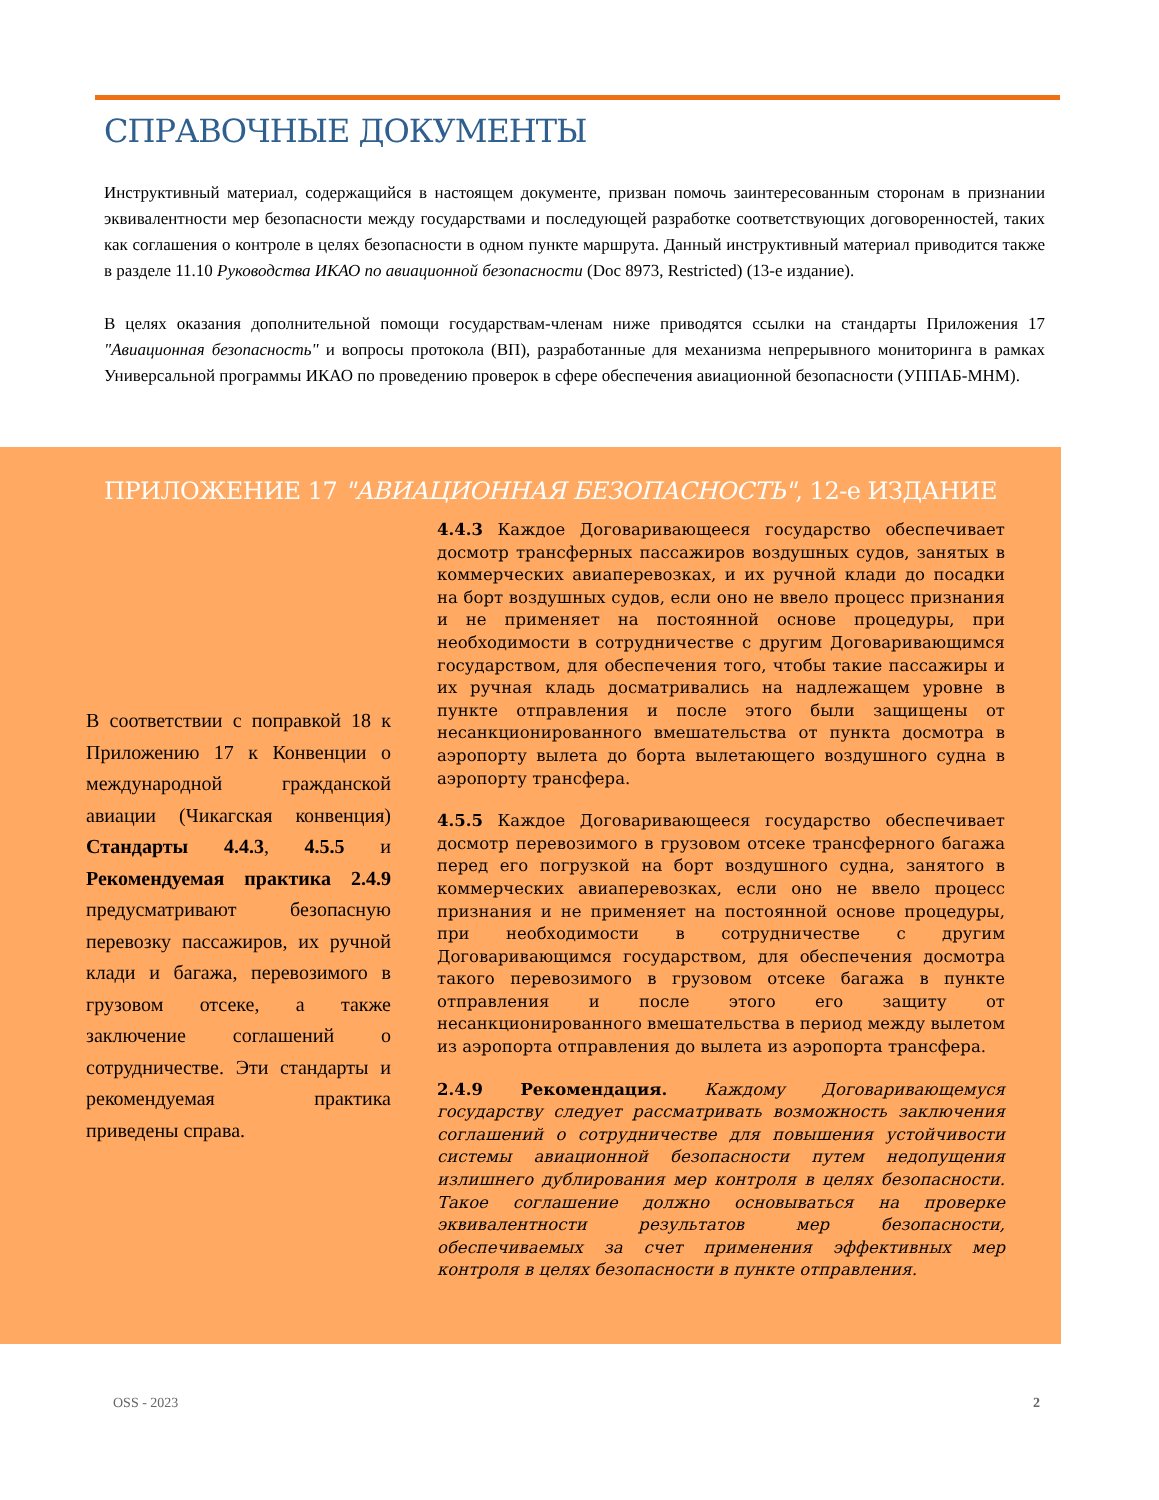СПРАВОЧНЫЕ ДОКУМЕНТЫ
Инструктивный материал, содержащийся в настоящем документе, призван помочь заинтересованным сторонам в признании эквивалентности мер безопасности между государствами и последующей разработке соответствующих договоренностей, таких как соглашения о контроле в целях безопасности в одном пункте маршрута. Данный инструктивный материал приводится также в разделе 11.10 Руководства ИКАО по авиационной безопасности (Doc 8973, Restricted) (13-е издание).
В целях оказания дополнительной помощи государствам-членам ниже приводятся ссылки на стандарты Приложения 17 "Авиационная безопасность" и вопросы протокола (ВП), разработанные для механизма непрерывного мониторинга в рамках Универсальной программы ИКАО по проведению проверок в сфере обеспечения авиационной безопасности (УППАБ-МНМ).
ПРИЛОЖЕНИЕ 17 "АВИАЦИОННАЯ БЕЗОПАСНОСТЬ", 12-е ИЗДАНИЕ
В соответствии с поправкой 18 к Приложению 17 к Конвенции о международной гражданской авиации (Чикагская конвенция) Стандарты 4.4.3, 4.5.5 и Рекомендуемая практика 2.4.9 предусматривают безопасную перевозку пассажиров, их ручной клади и багажа, перевозимого в грузовом отсеке, а также заключение соглашений о сотрудничестве. Эти стандарты и рекомендуемая практика приведены справа.
4.4.3 Каждое Договаривающееся государство обеспечивает досмотр трансферных пассажиров воздушных судов, занятых в коммерческих авиаперевозках, и их ручной клади до посадки на борт воздушных судов, если оно не ввело процесс признания и не применяет на постоянной основе процедуры, при необходимости в сотрудничестве с другим Договаривающимся государством, для обеспечения того, чтобы такие пассажиры и их ручная кладь досматривались на надлежащем уровне в пункте отправления и после этого были защищены от несанкционированного вмешательства от пункта досмотра в аэропорту вылета до борта вылетающего воздушного судна в аэропорту трансфера.
4.5.5 Каждое Договаривающееся государство обеспечивает досмотр перевозимого в грузовом отсеке трансферного багажа перед его погрузкой на борт воздушного судна, занятого в коммерческих авиаперевозках, если оно не ввело процесс признания и не применяет на постоянной основе процедуры, при необходимости в сотрудничестве с другим Договаривающимся государством, для обеспечения досмотра такого перевозимого в грузовом отсеке багажа в пункте отправления и после этого его защиту от несанкционированного вмешательства в период между вылетом из аэропорта отправления до вылета из аэропорта трансфера.
2.4.9 Рекомендация. Каждому Договаривающемуся государству следует рассматривать возможность заключения соглашений о сотрудничестве для повышения устойчивости системы авиационной безопасности путем недопущения излишнего дублирования мер контроля в целях безопасности. Такое соглашение должно основываться на проверке эквивалентности результатов мер безопасности, обеспечиваемых за счет применения эффективных мер контроля в целях безопасности в пункте отправления.
OSS - 2023 2